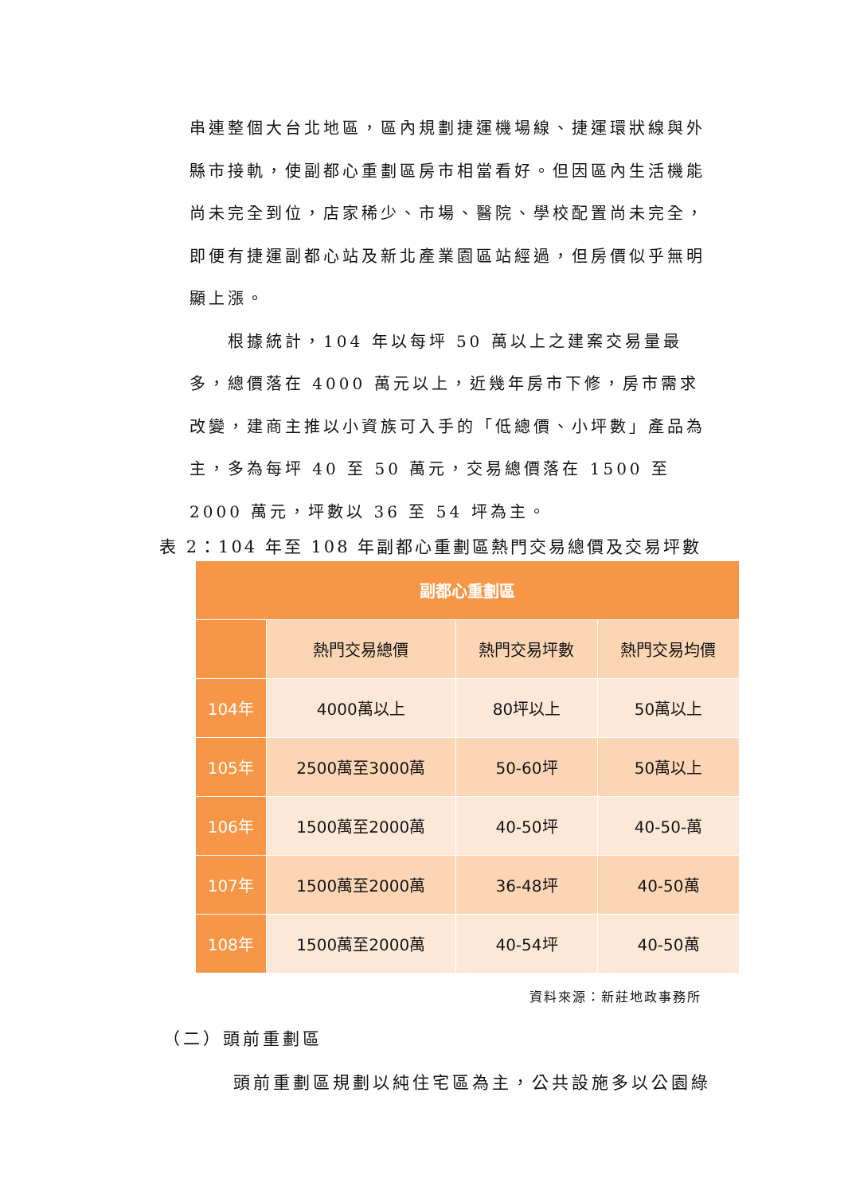串連整個大台北地區，區內規劃捷運機場線、捷運環狀線與外縣市接軌，使副都心重劃區房市相當看好。但因區內生活機能尚未完全到位，店家稀少、市場、醫院、學校配置尚未完全，即便有捷運副都心站及新北產業園區站經過，但房價似乎無明顯上漲。
根據統計，104 年以每坪 50 萬以上之建案交易量最多，總價落在 4000 萬元以上，近幾年房市下修，房市需求改變，建商主推以小資族可入手的「低總價、小坪數」產品為主，多為每坪 40 至 50 萬元，交易總價落在 1500 至 2000 萬元，坪數以 36 至 54 坪為主。
表 2：104 年至 108 年副都心重劃區熱門交易總價及交易坪數
| 副都心重劃區 | | | |
| --- | --- | --- | --- |
| | 熱門交易總價 | 熱門交易坪數 | 熱門交易均價 |
| 104年 | 4000萬以上 | 80坪以上 | 50萬以上 |
| 105年 | 2500萬至3000萬 | 50-60坪 | 50萬以上 |
| 106年 | 1500萬至2000萬 | 40-50坪 | 40-50-萬 |
| 107年 | 1500萬至2000萬 | 36-48坪 | 40-50萬 |
| 108年 | 1500萬至2000萬 | 40-54坪 | 40-50萬 |
資料來源：新莊地政事務所
（二）頭前重劃區
頭前重劃區規劃以純住宅區為主，公共設施多以公園綠